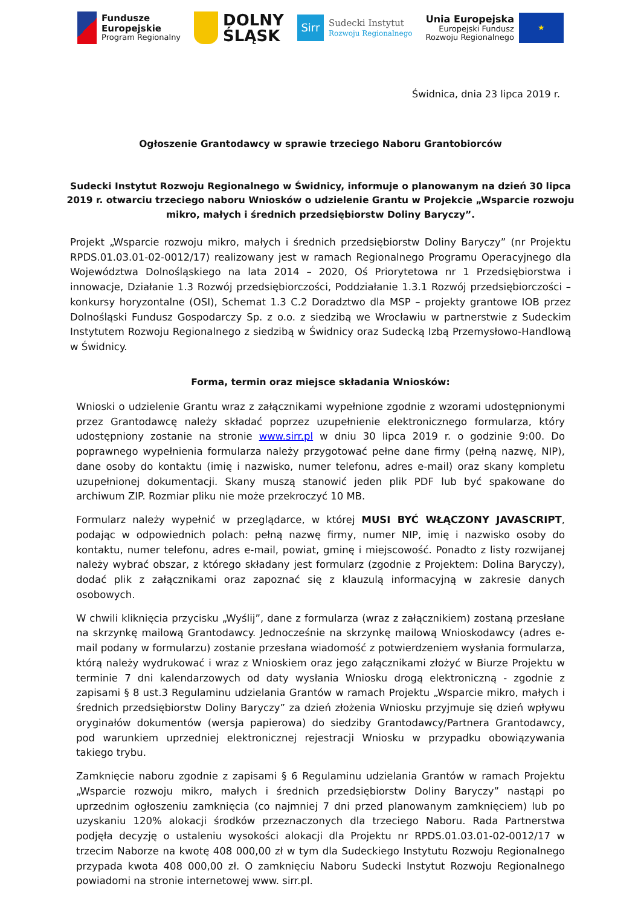Fundusze
Europejskie
Program Regionalny
DOLNY
ŚLĄSK
Sirr
Sudecki Instytut
Rozwoju Regionalnego
Unia Europejska
Europejski Fundusz
Rozwoju Regionalnego
★
Świdnica, dnia 23 lipca 2019 r.
Ogłoszenie Grantodawcy w sprawie trzeciego Naboru Grantobiorców
Sudecki Instytut Rozwoju Regionalnego w Świdnicy, informuje o planowanym na dzień 30 lipca 2019 r. otwarciu trzeciego naboru Wniosków o udzielenie Grantu w Projekcie „Wsparcie rozwoju mikro, małych i średnich przedsiębiorstw Doliny Baryczy”.
Projekt „Wsparcie rozwoju mikro, małych i średnich przedsiębiorstw Doliny Baryczy” (nr Projektu RPDS.01.03.01-02-0012/17) realizowany jest w ramach Regionalnego Programu Operacyjnego dla Województwa Dolnośląskiego na lata 2014 – 2020, Oś Priorytetowa nr 1 Przedsiębiorstwa i innowacje, Działanie 1.3 Rozwój przedsiębiorczości, Poddziałanie 1.3.1 Rozwój przedsiębiorczości – konkursy horyzontalne (OSI), Schemat 1.3 C.2 Doradztwo dla MSP – projekty grantowe IOB przez Dolnośląski Fundusz Gospodarczy Sp. z o.o. z siedzibą we Wrocławiu w partnerstwie z Sudeckim Instytutem Rozwoju Regionalnego z siedzibą w Świdnicy oraz Sudecką Izbą Przemysłowo-Handlową w Świdnicy.
Forma, termin oraz miejsce składania Wniosków:
Wnioski o udzielenie Grantu wraz z załącznikami wypełnione zgodnie z wzorami udostępnionymi przez Grantodawcę należy składać poprzez uzupełnienie elektronicznego formularza, który udostępniony zostanie na stronie www.sirr.pl w dniu 30 lipca 2019 r. o godzinie 9:00. Do poprawnego wypełnienia formularza należy przygotować pełne dane firmy (pełną nazwę, NIP), dane osoby do kontaktu (imię i nazwisko, numer telefonu, adres e-mail) oraz skany kompletu uzupełnionej dokumentacji. Skany muszą stanowić jeden plik PDF lub być spakowane do archiwum ZIP. Rozmiar pliku nie może przekroczyć 10 MB.
Formularz należy wypełnić w przeglądarce, w której MUSI BYĆ WŁĄCZONY JAVASCRIPT, podając w odpowiednich polach: pełną nazwę firmy, numer NIP, imię i nazwisko osoby do kontaktu, numer telefonu, adres e-mail, powiat, gminę i miejscowość. Ponadto z listy rozwijanej należy wybrać obszar, z którego składany jest formularz (zgodnie z Projektem: Dolina Baryczy), dodać plik z załącznikami oraz zapoznać się z klauzulą informacyjną w zakresie danych osobowych.
W chwili kliknięcia przycisku „Wyślij”, dane z formularza (wraz z załącznikiem) zostaną przesłane na skrzynkę mailową Grantodawcy. Jednocześnie na skrzynkę mailową Wnioskodawcy (adres e-mail podany w formularzu) zostanie przesłana wiadomość z potwierdzeniem wysłania formularza, którą należy wydrukować i wraz z Wnioskiem oraz jego załącznikami złożyć w Biurze Projektu w terminie 7 dni kalendarzowych od daty wysłania Wniosku drogą elektroniczną - zgodnie z zapisami § 8 ust.3 Regulaminu udzielania Grantów w ramach Projektu „Wsparcie mikro, małych i średnich przedsiębiorstw Doliny Baryczy” za dzień złożenia Wniosku przyjmuje się dzień wpływu oryginałów dokumentów (wersja papierowa) do siedziby Grantodawcy/Partnera Grantodawcy, pod warunkiem uprzedniej elektronicznej rejestracji Wniosku w przypadku obowiązywania takiego trybu.
Zamknięcie naboru zgodnie z zapisami § 6 Regulaminu udzielania Grantów w ramach Projektu „Wsparcie rozwoju mikro, małych i średnich przedsiębiorstw Doliny Baryczy” nastąpi po uprzednim ogłoszeniu zamknięcia (co najmniej 7 dni przed planowanym zamknięciem) lub po uzyskaniu 120% alokacji środków przeznaczonych dla trzeciego Naboru. Rada Partnerstwa podjęła decyzję o ustaleniu wysokości alokacji dla Projektu nr RPDS.01.03.01-02-0012/17 w trzecim Naborze na kwotę 408 000,00 zł w tym dla Sudeckiego Instytutu Rozwoju Regionalnego przypada kwota 408 000,00 zł. O zamknięciu Naboru Sudecki Instytut Rozwoju Regionalnego powiadomi na stronie internetowej www. sirr.pl.